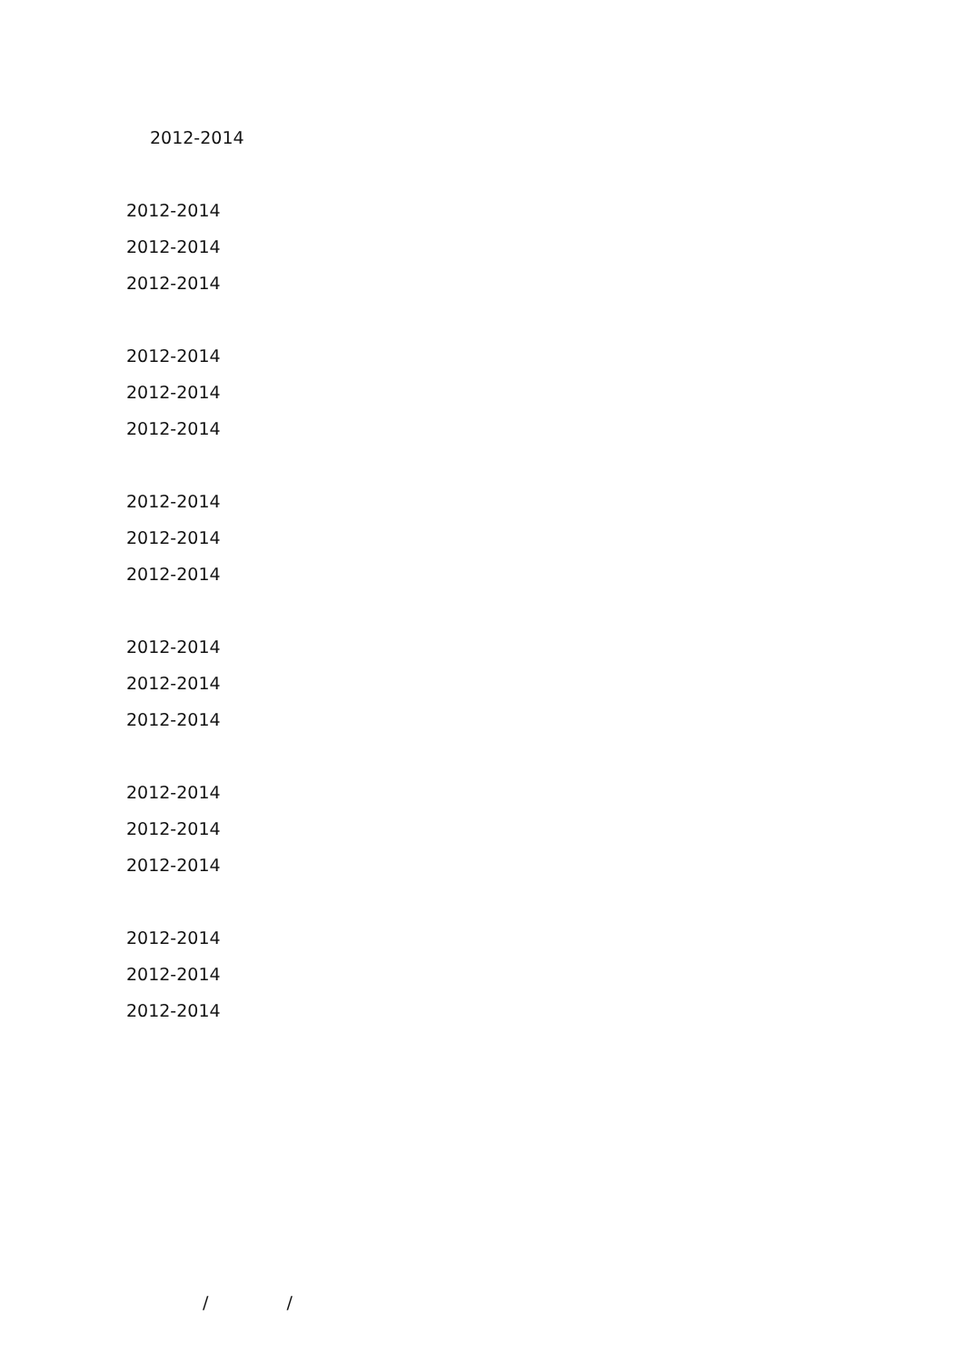2012-2014
2012-2014
2012-2014
2012-2014
2012-2014
2012-2014
2012-2014
2012-2014
2012-2014
2012-2014
2012-2014
2012-2014
2012-2014
2012-2014
2012-2014
2012-2014
2012-2014
2012-2014
2012-2014
/ /